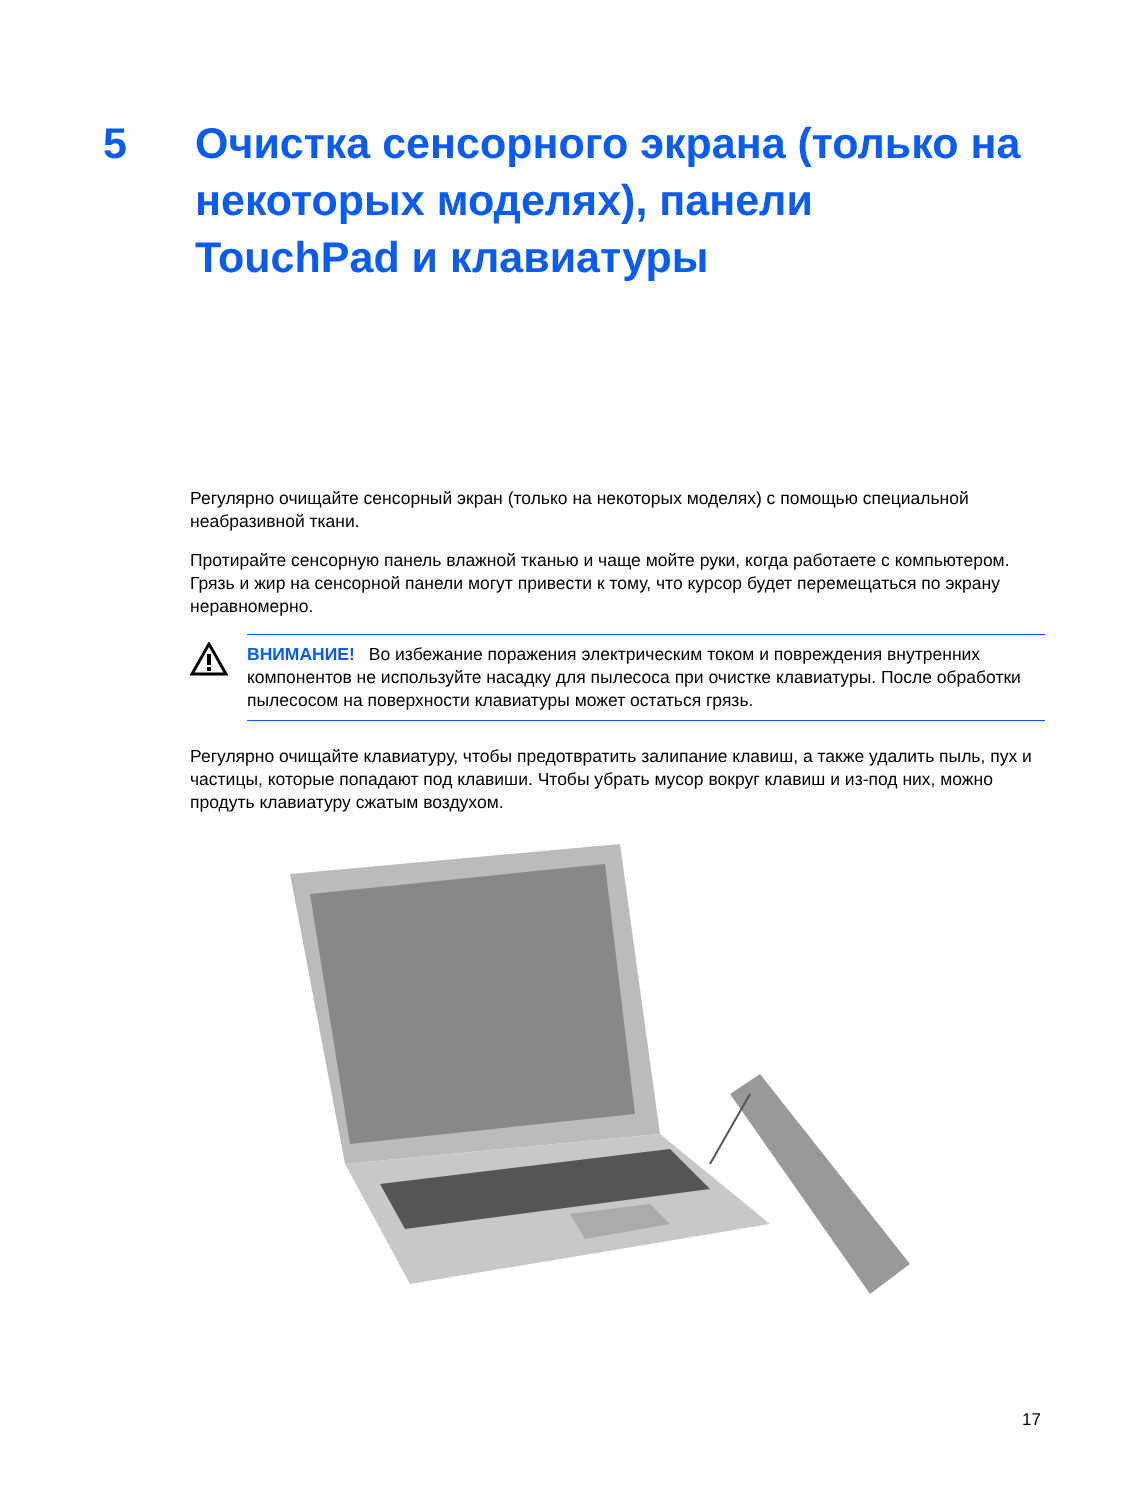5 Очистка сенсорного экрана (только на некоторых моделях), панели TouchPad и клавиатуры
Регулярно очищайте сенсорный экран (только на некоторых моделях) с помощью специальной неабразивной ткани.
Протирайте сенсорную панель влажной тканью и чаще мойте руки, когда работаете с компьютером. Грязь и жир на сенсорной панели могут привести к тому, что курсор будет перемещаться по экрану неравномерно.
ВНИМАНИЕ! Во избежание поражения электрическим током и повреждения внутренних компонентов не используйте насадку для пылесоса при очистке клавиатуры. После обработки пылесосом на поверхности клавиатуры может остаться грязь.
Регулярно очищайте клавиатуру, чтобы предотвратить залипание клавиш, а также удалить пыль, пух и частицы, которые попадают под клавиши. Чтобы убрать мусор вокруг клавиш и из-под них, можно продуть клавиатуру сжатым воздухом.
17